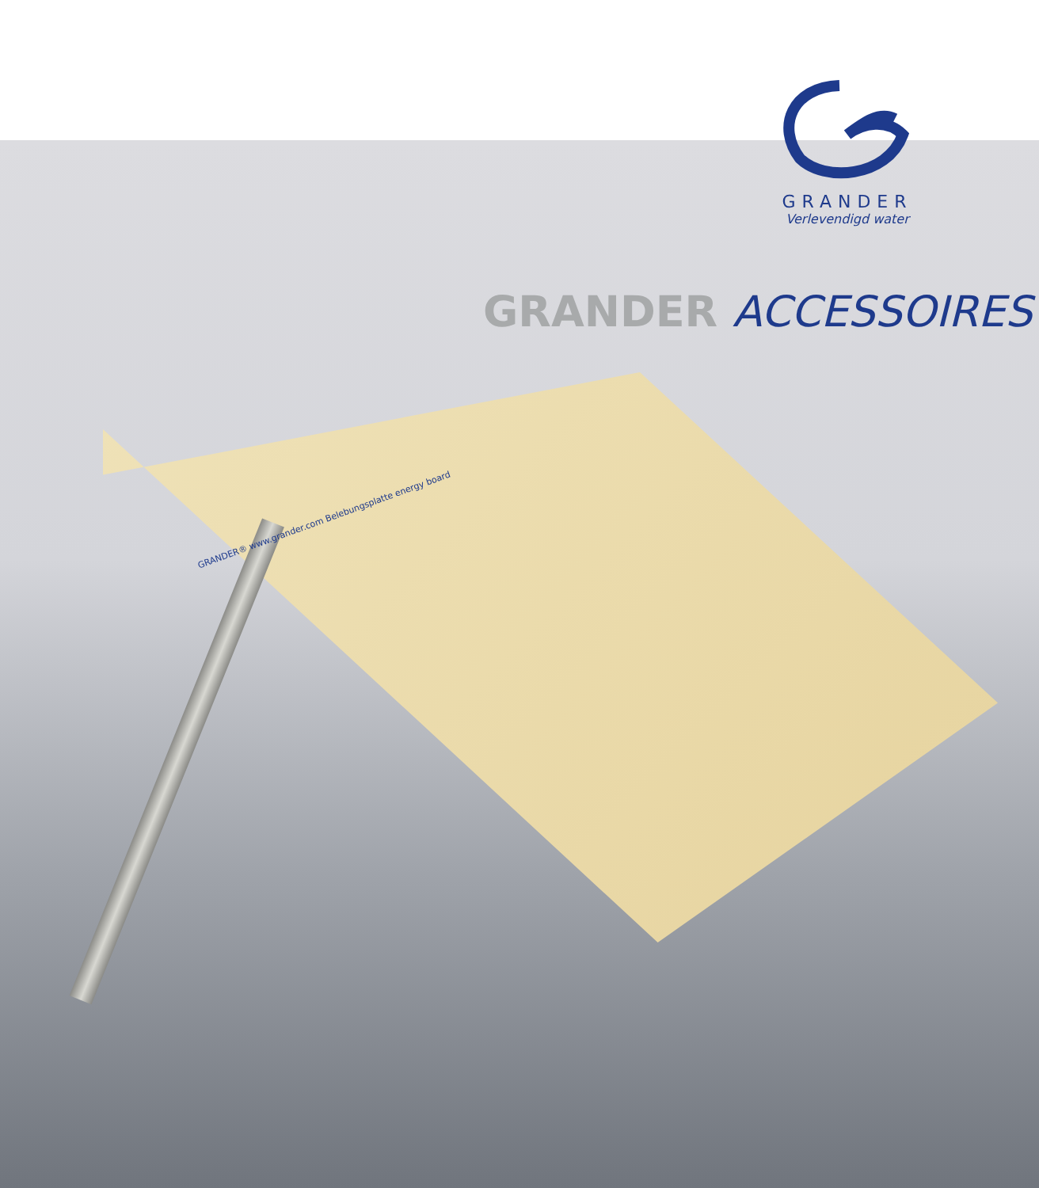GRANDER
Verlevendigd water
GRANDER ACCESSOIRES
GRANDER® www.grander.com Belebungsplatte energy board